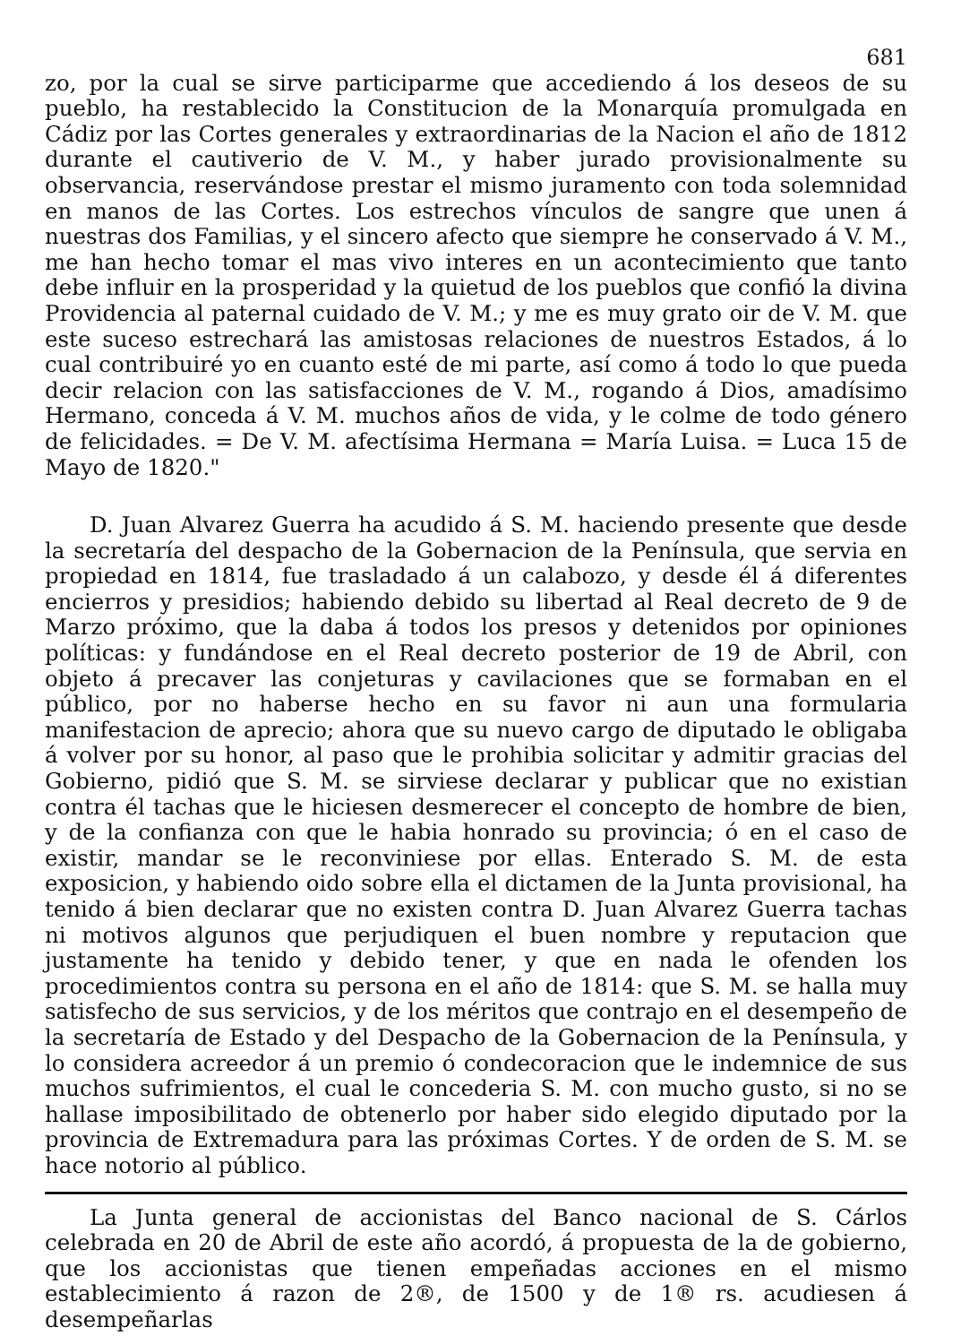681
zo, por la cual se sirve participarme que accediendo á los deseos de su pueblo, ha restablecido la Constitucion de la Monarquía promulgada en Cádiz por las Cortes generales y extraordinarias de la Nacion el año de 1812 durante el cautiverio de V. M., y haber jurado provisionalmente su observancia, reservándose prestar el mismo juramento con toda solemnidad en manos de las Cortes. Los estrechos vínculos de sangre que unen á nuestras dos Familias, y el sincero afecto que siempre he conservado á V. M., me han hecho tomar el mas vivo interes en un acontecimiento que tanto debe influir en la prosperidad y la quietud de los pueblos que confió la divina Providencia al paternal cuidado de V. M.; y me es muy grato oir de V. M. que este suceso estrechará las amistosas relaciones de nuestros Estados, á lo cual contribuiré yo en cuanto esté de mi parte, así como á todo lo que pueda decir relacion con las satisfacciones de V. M., rogando á Dios, amadísimo Hermano, conceda á V. M. muchos años de vida, y le colme de todo género de felicidades. = De V. M. afectísima Hermana = María Luisa. = Luca 15 de Mayo de 1820."
D. Juan Alvarez Guerra ha acudido á S. M. haciendo presente que desde la secretaría del despacho de la Gobernacion de la Península, que servia en propiedad en 1814, fue trasladado á un calabozo, y desde él á diferentes encierros y presidios; habiendo debido su libertad al Real decreto de 9 de Marzo próximo, que la daba á todos los presos y detenidos por opiniones políticas: y fundándose en el Real decreto posterior de 19 de Abril, con objeto á precaver las conjeturas y cavilaciones que se formaban en el público, por no haberse hecho en su favor ni aun una formularia manifestacion de aprecio; ahora que su nuevo cargo de diputado le obligaba á volver por su honor, al paso que le prohibia solicitar y admitir gracias del Gobierno, pidió que S. M. se sirviese declarar y publicar que no existian contra él tachas que le hiciesen desmerecer el concepto de hombre de bien, y de la confianza con que le habia honrado su provincia; ó en el caso de existir, mandar se le reconviniese por ellas. Enterado S. M. de esta exposicion, y habiendo oido sobre ella el dictamen de la Junta provisional, ha tenido á bien declarar que no existen contra D. Juan Alvarez Guerra tachas ni motivos algunos que perjudiquen el buen nombre y reputacion que justamente ha tenido y debido tener, y que en nada le ofenden los procedimientos contra su persona en el año de 1814: que S. M. se halla muy satisfecho de sus servicios, y de los méritos que contrajo en el desempeño de la secretaría de Estado y del Despacho de la Gobernacion de la Península, y lo considera acreedor á un premio ó condecoracion que le indemnice de sus muchos sufrimientos, el cual le concederia S. M. con mucho gusto, si no se hallase imposibilitado de obtenerlo por haber sido elegido diputado por la provincia de Extremadura para las próximas Cortes. Y de orden de S. M. se hace notorio al público.
La Junta general de accionistas del Banco nacional de S. Cárlos celebrada en 20 de Abril de este año acordó, á propuesta de la de gobierno, que los accionistas que tienen empeñadas acciones en el mismo establecimiento á razon de 2®, de 1500 y de 1® rs. acudiesen á desempeñarlas